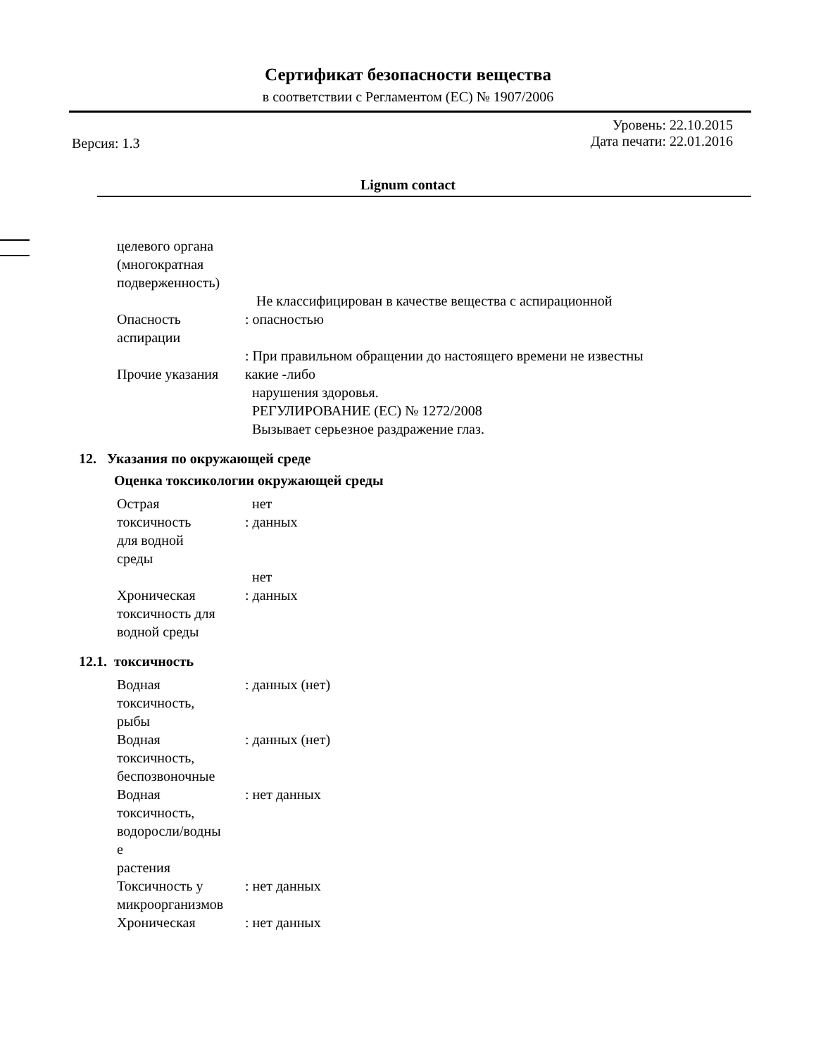Сертификат безопасности вещества
в соответствии с Регламентом (ЕС) № 1907/2006
Версия: 1.3
Уровень: 22.10.2015
Дата печати: 22.01.2016
Lignum contact
целевого органа
(многократная
подверженность)
Опасность
аспирации
Не классифицирован в качестве вещества с аспирационной
: опасностью
Прочие указания : При правильном обращении до настоящего времени не известны
какие -либо
нарушения здоровья.
РЕГУЛИРОВАНИЕ (ЕС) № 1272/2008
Вызывает серьезное раздражение глаз.
12. Указания по окружающей среде
Оценка токсикологии окружающей среды
Острая
токсичность
для водной
среды
нет
: данных
Хроническая
токсичность для
водной среды
нет
: данных
12.1. токсичность
Водная
токсичность,
рыбы
: данных (нет)
Водная
токсичность,
беспозвоночные
: данных (нет)
Водная
токсичность,
водоросли/водны
е
растения
: нет данных
Токсичность у
микроорганизмов
: нет данных
Хроническая : нет данных